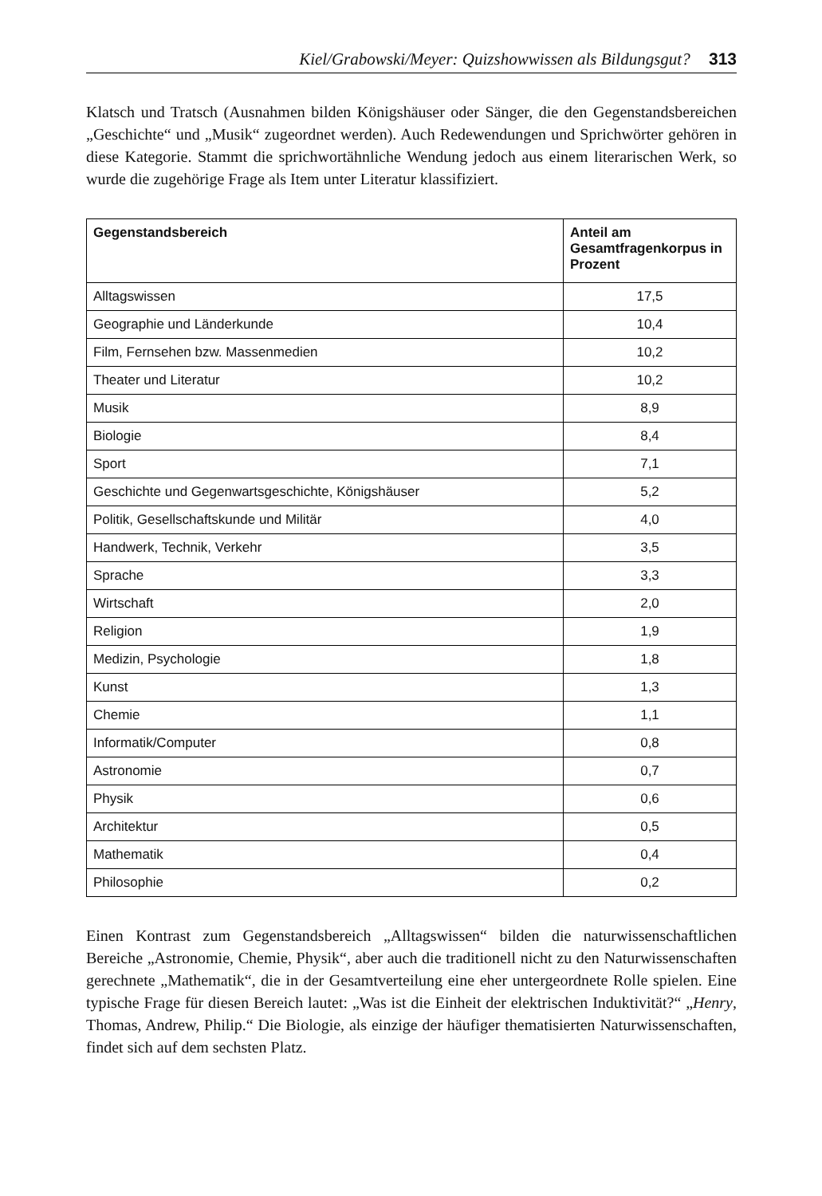Kiel/Grabowski/Meyer: Quizshowwissen als Bildungsgut? 313
Klatsch und Tratsch (Ausnahmen bilden Königshäuser oder Sänger, die den Gegenstandsbereichen „Geschichte“ und „Musik“ zugeordnet werden). Auch Redewendungen und Sprichwörter gehören in diese Kategorie. Stammt die sprichwortähnliche Wendung jedoch aus einem literarischen Werk, so wurde die zugehörige Frage als Item unter Literatur klassifiziert.
| Gegenstandsbereich | Anteil am Gesamtfragenkorpus in Prozent |
| --- | --- |
| Alltagswissen | 17,5 |
| Geographie und Länderkunde | 10,4 |
| Film, Fernsehen bzw. Massenmedien | 10,2 |
| Theater und Literatur | 10,2 |
| Musik | 8,9 |
| Biologie | 8,4 |
| Sport | 7,1 |
| Geschichte und Gegenwartsgeschichte, Königshäuser | 5,2 |
| Politik, Gesellschaftskunde und Militär | 4,0 |
| Handwerk, Technik, Verkehr | 3,5 |
| Sprache | 3,3 |
| Wirtschaft | 2,0 |
| Religion | 1,9 |
| Medizin, Psychologie | 1,8 |
| Kunst | 1,3 |
| Chemie | 1,1 |
| Informatik/Computer | 0,8 |
| Astronomie | 0,7 |
| Physik | 0,6 |
| Architektur | 0,5 |
| Mathematik | 0,4 |
| Philosophie | 0,2 |
Einen Kontrast zum Gegenstandsbereich „Alltagswissen“ bilden die naturwissenschaftlichen Bereiche „Astronomie, Chemie, Physik“, aber auch die traditionell nicht zu den Naturwissenschaften gerechnete „Mathematik“, die in der Gesamtverteilung eine eher untergeordnete Rolle spielen. Eine typische Frage für diesen Bereich lautet: „Was ist die Einheit der elektrischen Induktivität?“ „Henry, Thomas, Andrew, Philip.“ Die Biologie, als einzige der häufiger thematisierten Naturwissenschaften, findet sich auf dem sechsten Platz.